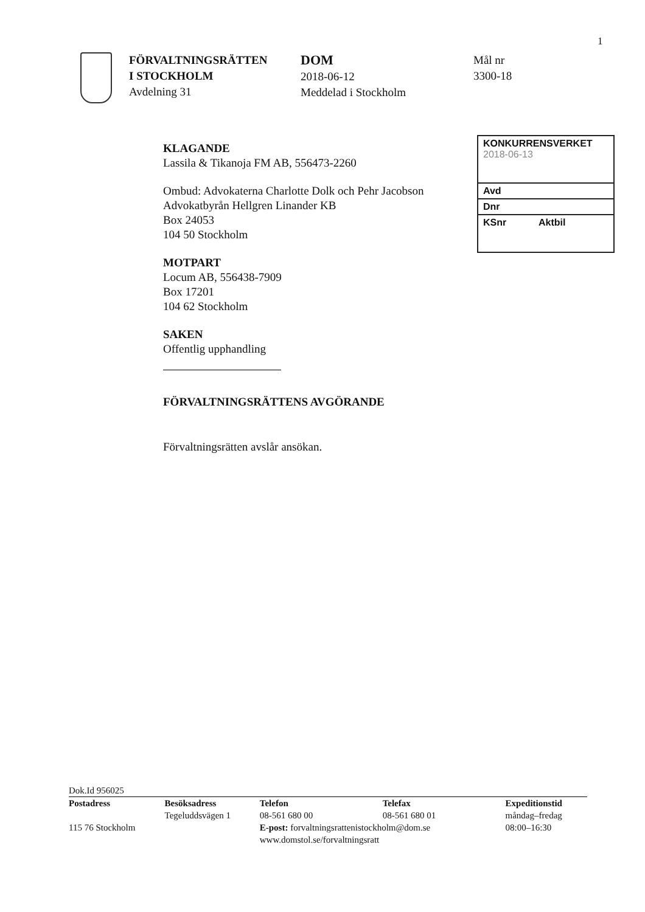1
FÖRVALTNINGSRÄTTEN
I STOCKHOLM
Avdelning 31
DOM
2018-06-12
Meddelad i Stockholm
Mål nr
3300-18
KONKURRENSVERKET
2018-06-13
Avd
Dnr
KSnr Aktbil
KLAGANDE
Lassila & Tikanoja FM AB, 556473-2260
Ombud: Advokaterna Charlotte Dolk och Pehr Jacobson
Advokatbyrån Hellgren Linander KB
Box 24053
104 50 Stockholm
MOTPART
Locum AB, 556438-7909
Box 17201
104 62 Stockholm
SAKEN
Offentlig upphandling
FÖRVALTNINGSRÄTTENS AVGÖRANDE
Förvaltningsrätten avslår ansökan.
Dok.Id 956025
| Postadress | Besöksadress | Telefon | Telefax | Expeditionstid |
| --- | --- | --- | --- | --- |
| | Tegeluddsvägen 1 | 08-561 680 00 | 08-561 680 01 | måndag–fredag |
| 115 76 Stockholm | | E-post: forvaltningsrattenistockholm@dom.se | | 08:00–16:30 |
| | | www.domstol.se/forvaltningsratt | | |